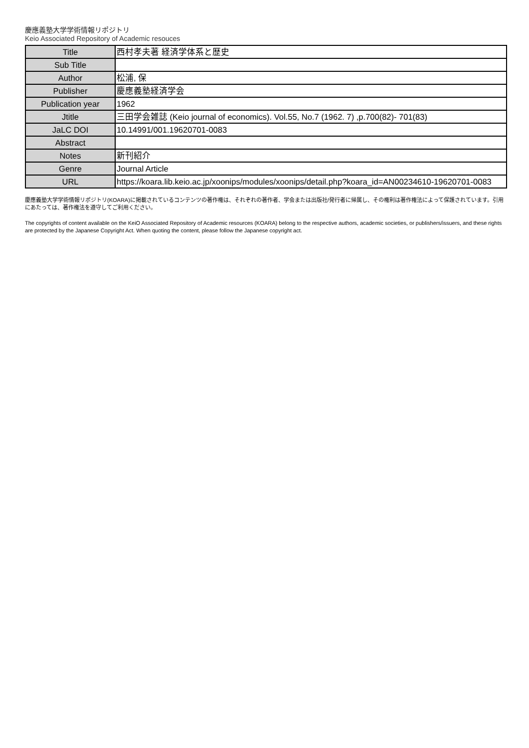慶應義塾大学学術情報リポジトリ
Keio Associated Repository of Academic resouces
| Title | 西村孝夫著 経済学体系と歴史 |
| Sub Title | |
| Author | 松浦, 保 |
| Publisher | 慶應義塾経済学会 |
| Publication year | 1962 |
| Jtitle | 三田学会雑誌 (Keio journal of economics). Vol.55, No.7 (1962. 7) ,p.700(82)- 701(83) |
| JaLC DOI | 10.14991/001.19620701-0083 |
| Abstract | |
| Notes | 新刊紹介 |
| Genre | Journal Article |
| URL | https://koara.lib.keio.ac.jp/xoonips/modules/xoonips/detail.php?koara_id=AN00234610-19620701-0083 |
慶應義塾大学学術情報リポジトリ(KOARA)に掲載されているコンテンツの著作権は、それぞれの著作者、学会または出版社/発行者に帰属し、その権利は著作権法によって保護されています。引用にあたっては、著作権法を遵守してご利用ください。
The copyrights of content available on the KeiO Associated Repository of Academic resources (KOARA) belong to the respective authors, academic societies, or publishers/issuers, and these rights are protected by the Japanese Copyright Act. When quoting the content, please follow the Japanese copyright act.